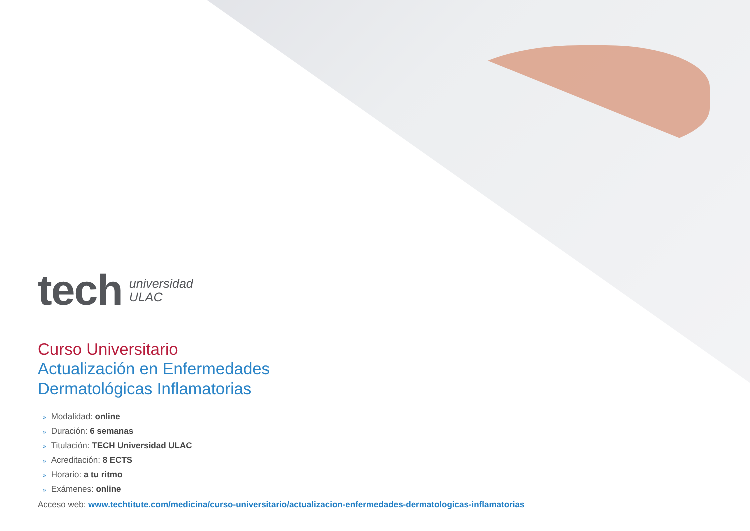tech
universidad
ULAC
Curso Universitario
Actualización en Enfermedades
Dermatológicas Inflamatorias
» Modalidad: online
» Duración: 6 semanas
» Titulación: TECH Universidad ULAC
» Acreditación: 8 ECTS
» Horario: a tu ritmo
» Exámenes: online
Acceso web: www.techtitute.com/medicina/curso-universitario/actualizacion-enfermedades-dermatologicas-inflamatorias